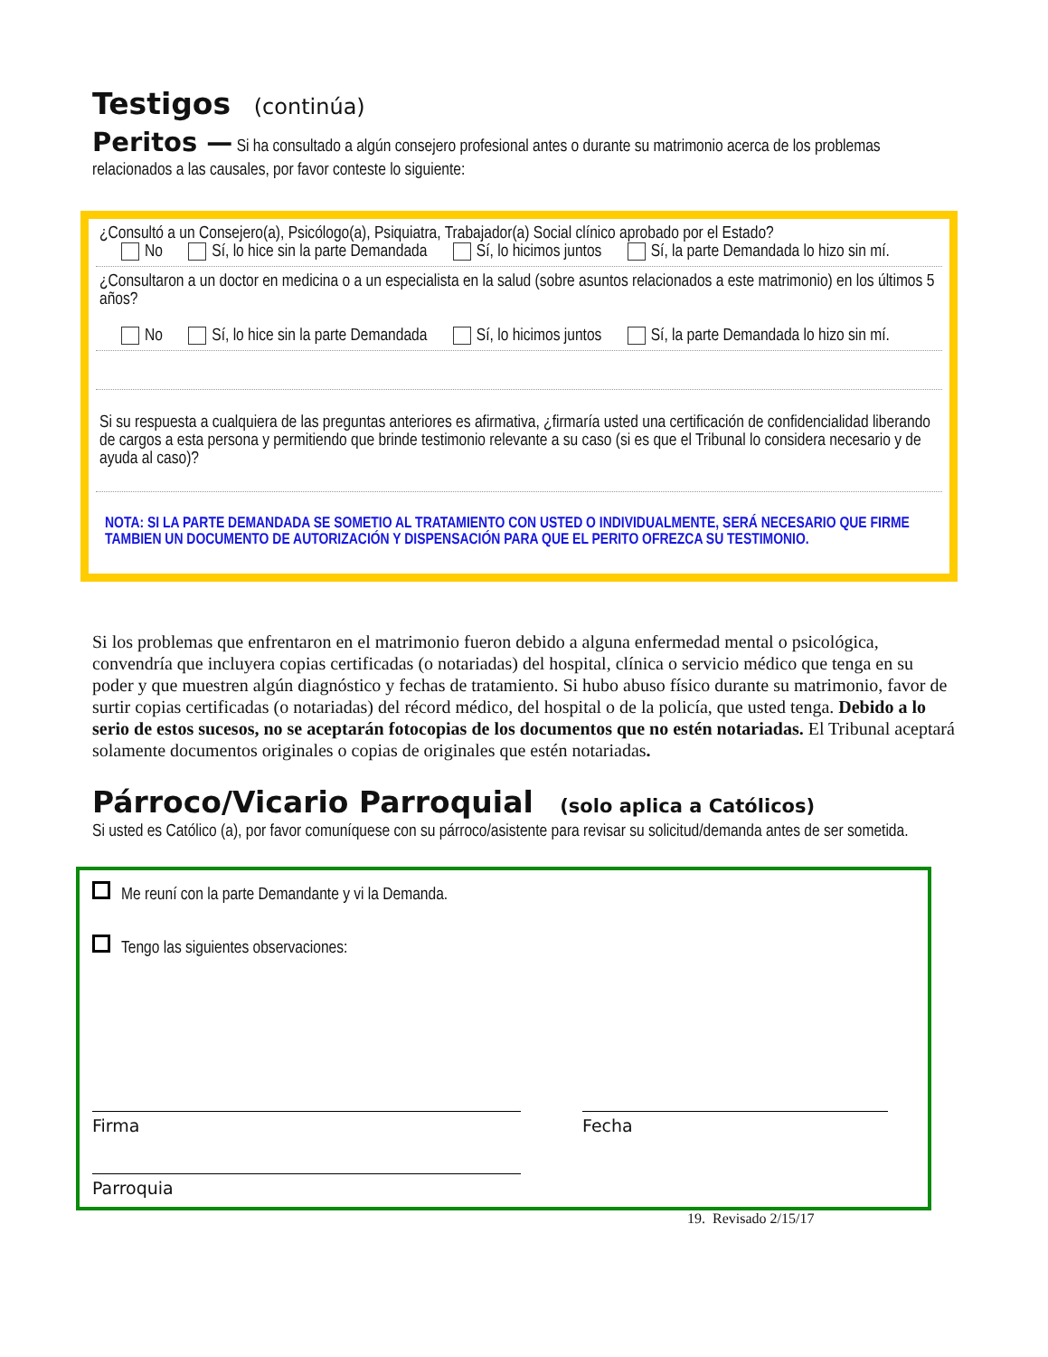Testigos (continúa)
Peritos — Si ha consultado a algún consejero profesional antes o durante su matrimonio acerca de los problemas relacionados a las causales, por favor conteste lo siguiente:
¿Consultó a un Consejero(a), Psicólogo(a), Psiquiatra, Trabajador(a) Social clínico aprobado por el Estado?
No Sí, lo hice sin la parte Demandada Sí, lo hicimos juntos Sí, la parte Demandada lo hizo sin mí.
¿Consultaron a un doctor en medicina o a un especialista en la salud (sobre asuntos relacionados a este matrimonio) en los últimos 5 años?
No Sí, lo hice sin la parte Demandada Sí, lo hicimos juntos Sí, la parte Demandada lo hizo sin mí.
Si su respuesta a cualquiera de las preguntas anteriores es afirmativa, ¿firmaría usted una certificación de confidencialidad liberando de cargos a esta persona y permitiendo que brinde testimonio relevante a su caso (si es que el Tribunal lo considera necesario y de ayuda al caso)?
NOTA: SI LA PARTE DEMANDADA SE SOMETIO AL TRATAMIENTO CON USTED O INDIVIDUALMENTE, SERÁ NECESARIO QUE FIRME TAMBIEN UN DOCUMENTO DE AUTORIZACIÓN Y DISPENSACIÓN PARA QUE EL PERITO OFREZCA SU TESTIMONIO.
Si los problemas que enfrentaron en el matrimonio fueron debido a alguna enfermedad mental o psicológica, convendría que incluyera copias certificadas (o notariadas) del hospital, clínica o servicio médico que tenga en su poder y que muestren algún diagnóstico y fechas de tratamiento. Si hubo abuso físico durante su matrimonio, favor de surtir copias certificadas (o notariadas) del récord médico, del hospital o de la policía, que usted tenga. Debido a lo serio de estos sucesos, no se aceptarán fotocopias de los documentos que no estén notariadas. El Tribunal aceptará solamente documentos originales o copias de originales que estén notariadas.
Párroco/Vicario Parroquial (solo aplica a Católicos)
Si usted es Católico (a), por favor comuníquese con su párroco/asistente para revisar su solicitud/demanda antes de ser sometida.
Me reuní con la parte Demandante y vi la Demanda.
Tengo las siguientes observaciones:
Firma Fecha
Parroquia
19. Revisado 2/15/17